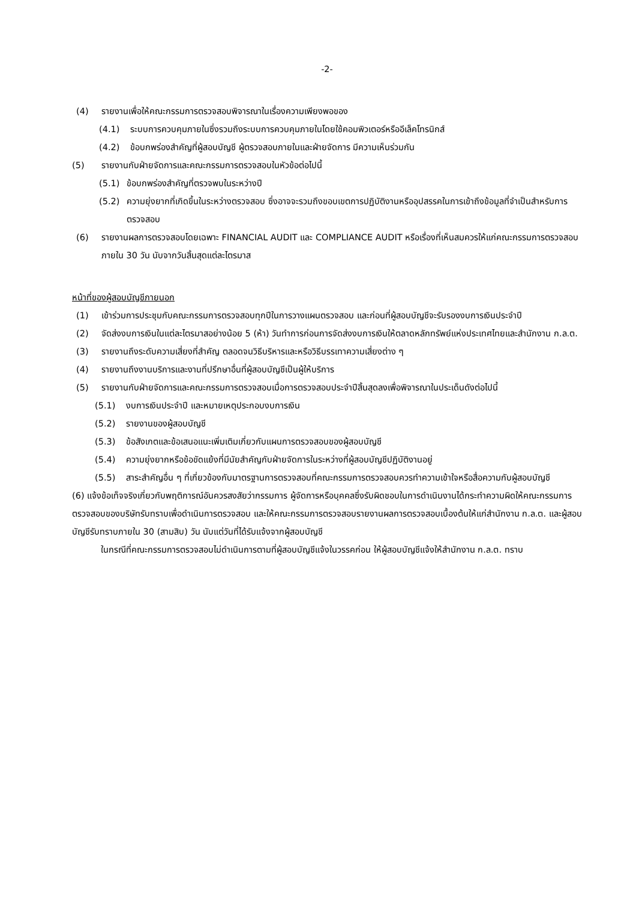-2-
(4) รายงานเพื่อให้คณะกรรมการตรวจสอบพิจารณาในเรื่องความเพียงพอของ
(4.1) ระบบการควบคุมภายในซึ่งรวมถึงระบบการควบคุมภายในโดยใช้คอมพิวเตอร์หรืออีเล็คโทรนิกส์
(4.2) ข้อบกพร่องสำคัญที่ผู้สอบบัญชี ผู้ตรวจสอบภายในและฝ่ายจัดการ มีความเห็นร่วมกัน
(5) รายงานกับฝ่ายจัดการและคณะกรรมการตรวจสอบในหัวข้อต่อไปนี้
(5.1) ข้อบกพร่องสำคัญที่ตรวจพบในระหว่างปี
(5.2) ความยุ่งยากที่เกิดขึ้นในระหว่างตรวจสอบ ซึ่งอาจจะรวมถึงขอบเขตการปฏิบัติงานหรืออุปสรรคในการเข้าถึงข้อมูลที่จำเป็นสำหรับการตรวจสอบ
(6) รายงานผลการตรวจสอบโดยเฉพาะ FINANCIAL AUDIT และ COMPLIANCE AUDIT หรือเรื่องที่เห็นสมควรให้แก่คณะกรรมการตรวจสอบภายใน 30 วัน นับจากวันสิ้นสุดแต่ละไตรมาส
หน้าที่ของผู้สอบบัญชีภายนอก
(1) เข้าร่วมการประชุมกับคณะกรรมการตรวจสอบทุกปีในการวางแผนตรวจสอบ และก่อนที่ผู้สอบบัญชีจะรับรองงบการเงินประจำปี
(2) จัดส่งงบการเงินในแต่ละไตรมาสอย่างน้อย 5 (ห้า) วันทำการก่อนการจัดส่งงบการเงินให้ตลาดหลักทรัพย์แห่งประเทศไทยและสำนักงาน ก.ล.ต.
(3) รายงานถึงระดับความเสี่ยงที่สำคัญ ตลอดจนวิธีบริหารและหรือวิธีบรรเทาความเสี่ยงต่าง ๆ
(4) รายงานถึงงานบริการและงานที่ปรึกษาอื่นที่ผู้สอบบัญชีเป็นผู้ให้บริการ
(5) รายงานกับฝ่ายจัดการและคณะกรรมการตรวจสอบเมื่อการตรวจสอบประจำปีสิ้นสุดลงเพื่อพิจารณาในประเด็นดังต่อไปนี้
(5.1) งบการเงินประจำปี และหมายเหตุประกอบงบการเงิน
(5.2) รายงานของผู้สอบบัญชี
(5.3) ข้อสังเกตและข้อเสนอแนะเพิ่มเติมเกี่ยวกับแผนการตรวจสอบของผู้สอบบัญชี
(5.4) ความยุ่งยากหรือข้อขัดแย้งที่มีนัยสำคัญกับฝ่ายจัดการในระหว่างที่ผู้สอบบัญชีปฏิบัติงานอยู่
(5.5) สาระสำคัญอื่น ๆ ที่เกี่ยวข้องกับมาตรฐานการตรวจสอบที่คณะกรรมการตรวจสอบควรทำความเข้าใจหรือสื่อความกับผู้สอบบัญชี
(6) แจ้งข้อเท็จจริงเกี่ยวกับพฤติการณ์อันควรสงสัยว่ากรรมการ ผู้จัดการหรือบุคคลซึ่งรับผิดชอบในการดำเนินงานได้กระทำความผิดให้คณะกรรมการตรวจสอบของบริษัทรับทราบเพื่อดำเนินการตรวจสอบ และให้คณะกรรมการตรวจสอบรายงานผลการตรวจสอบเบื้องต้นให้แก่สำนักงาน ก.ล.ต. และผู้สอบบัญชีรับทราบภายใน 30 (สามสิบ) วัน นับแต่วันที่ได้รับแจ้งจากผู้สอบบัญชี
ในกรณีที่คณะกรรมการตรวจสอบไม่ดำเนินการตามที่ผู้สอบบัญชีแจ้งในวรรคก่อน ให้ผู้สอบบัญชีแจ้งให้สำนักงาน ก.ล.ต. ทราบ